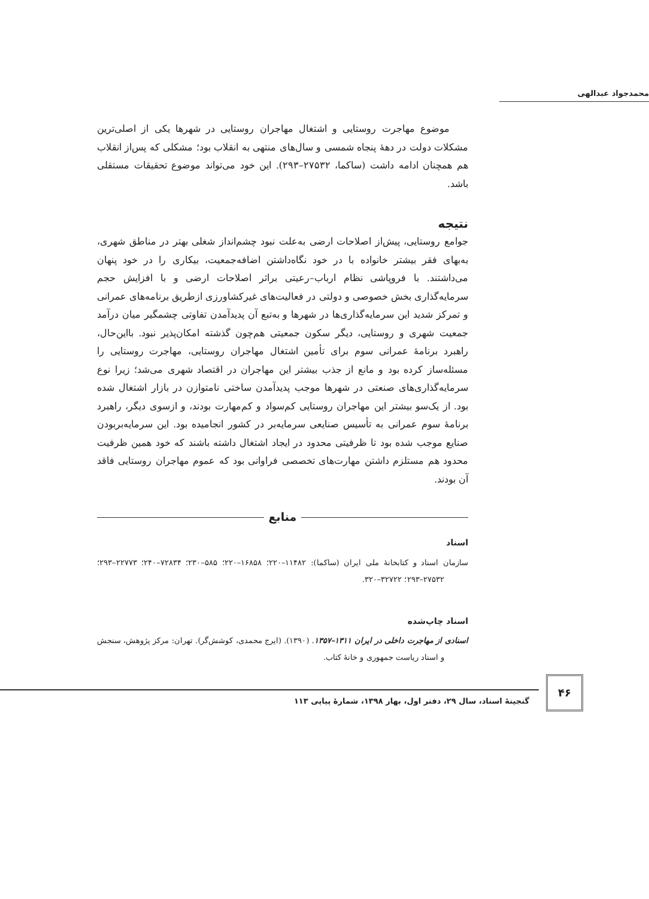محمدجواد عبدالهی
  موضوع مهاجرت روستایی و اشتغال مهاجران روستایی در شهرها یکی از اصلی‌ترین مشکلات دولت در دهۀ پنجاه شمسی و سال‌های منتهی به انقلاب بود؛ مشکلی که پس‌از انقلاب هم همچنان ادامه داشت (ساکما، ۲۷۵۳۲–۲۹۳). این خود می‌تواند موضوع تحقیقات مستقلی باشد.
نتیجه
جوامع روستایی، پیش‌از اصلاحات ارضی به‌علت نبود چشم‌انداز شغلی بهتر در مناطق شهری، به‌بهای فقر بیشتر خانواده با در خود نگاه‌داشتن اضافه‌جمعیت، بیکاری را در خود پنهان می‌داشتند. با فروپاشی نظام ارباب–رعیتی براثر اصلاحات ارضی و با افزایش حجم سرمایه‌گذاری بخش خصوصی و دولتی در فعالیت‌های غیرکشاورزی ازطریق برنامه‌های عمرانی و تمرکز شدید این سرمایه‌گذاری‌ها در شهرها و به‌تبع آن پدیدآمدن تفاوتی چشمگیر میان درآمد جمعیت شهری و روستایی، دیگر سکون جمعیتی هم‌چون گذشته امکان‌پذیر نبود. بااین‌حال، راهبرد برنامۀ عمرانی سوم برای تأمین اشتغال مهاجران روستایی، مهاجرت روستایی را مسئله‌ساز کرده بود و مانع از جذب بیشتر این مهاجران در اقتصاد شهری می‌شد؛ زیرا نوع سرمایه‌گذاری‌های صنعتی در شهرها موجب پدیدآمدن ساختی نامتوازن در بازار اشتغال شده بود. از یک‌سو بیشتر این مهاجران روستایی کم‌سواد و کم‌مهارت بودند، و ازسوی دیگر، راهبرد برنامۀ سوم عمرانی به تأسیس صنایعی سرمایه‌بر در کشور انجامیده بود. این سرمایه‌بربودن صنایع موجب شده بود تا ظرفیتی محدود در ایجاد اشتغال داشته باشند که خود همین ظرفیت محدود هم مستلزم داشتن مهارت‌های تخصصی فراوانی بود که عموم مهاجران روستایی فاقد آن بودند.
منابع
اسناد
سازمان اسناد و کتابخانۀ ملی ایران (ساکما): ۱۱۴۸۲–۲۲۰؛ ۱۶۸۵۸–۲۲۰؛ ۵۸۵–۲۳۰؛ ۷۲۸۳۴–۲۴۰؛ ۲۲۷۷۳–۲۹۳؛ ۲۷۵۳۲–۲۹۳؛ ۳۲۷۲۲–۳۲۰.
اسناد چاپ‌شده
اسنادی از مهاجرت داخلی در ایران ۱۳۱۱–۱۳۵۷. (۱۳۹۰). (ایرج محمدی، کوشش‌گر). تهران: مرکز پژوهش، سنجش و اسناد ریاست جمهوری و خانۀ کتاب.
۴۶
گنجینۀ اسناد، سال ۲۹، دفتر اول، بهار ۱۳۹۸، شمارۀ پیاپی ۱۱۳